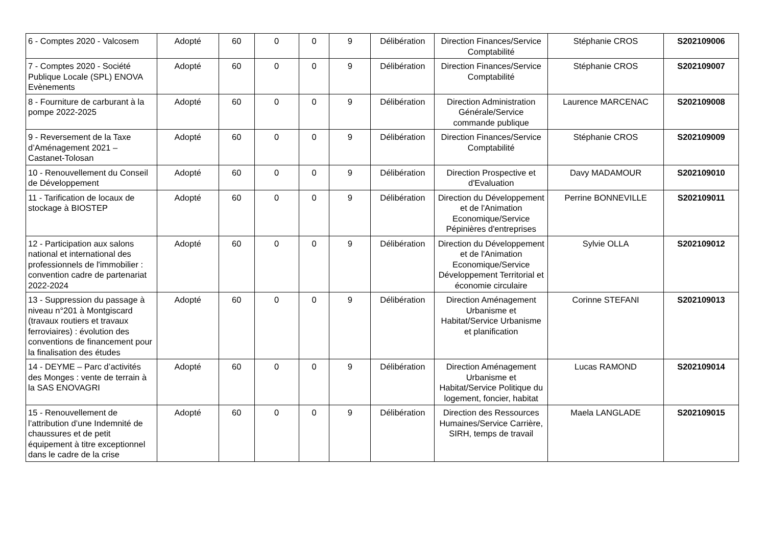| 6 - Comptes 2020 - Valcosem | Adopté | 60 | 0 | 0 | 9 | Délibération | Direction Finances/Service Comptabilité | Stéphanie CROS | S202109006 |
| 7 - Comptes 2020 - Société Publique Locale (SPL) ENOVA Evènements | Adopté | 60 | 0 | 0 | 9 | Délibération | Direction Finances/Service Comptabilité | Stéphanie CROS | S202109007 |
| 8 - Fourniture de carburant à la pompe 2022-2025 | Adopté | 60 | 0 | 0 | 9 | Délibération | Direction Administration Générale/Service commande publique | Laurence MARCENAC | S202109008 |
| 9 - Reversement de la Taxe d’Aménagement 2021 – Castanet-Tolosan | Adopté | 60 | 0 | 0 | 9 | Délibération | Direction Finances/Service Comptabilité | Stéphanie CROS | S202109009 |
| 10 - Renouvellement du Conseil de Développement | Adopté | 60 | 0 | 0 | 9 | Délibération | Direction Prospective et d'Evaluation | Davy MADAMOUR | S202109010 |
| 11 - Tarification de locaux de stockage à BIOSTEP | Adopté | 60 | 0 | 0 | 9 | Délibération | Direction du Développement et de l'Animation Economique/Service Pépinières d'entreprises | Perrine BONNEVILLE | S202109011 |
| 12 - Participation aux salons national et international des professionnels de l'immobilier : convention cadre de partenariat 2022-2024 | Adopté | 60 | 0 | 0 | 9 | Délibération | Direction du Développement et de l'Animation Economique/Service Développement Territorial et économie circulaire | Sylvie OLLA | S202109012 |
| 13 - Suppression du passage à niveau n°201 à Montgiscard (travaux routiers et travaux ferroviaires) : évolution des conventions de financement pour la finalisation des études | Adopté | 60 | 0 | 0 | 9 | Délibération | Direction Aménagement Urbanisme et Habitat/Service Urbanisme et planification | Corinne STEFANI | S202109013 |
| 14 - DEYME – Parc d’activités des Monges : vente de terrain à la SAS ENOVAGRI | Adopté | 60 | 0 | 0 | 9 | Délibération | Direction Aménagement Urbanisme et Habitat/Service Politique du logement, foncier, habitat | Lucas RAMOND | S202109014 |
| 15 - Renouvellement de l’attribution d’une Indemnité de chaussures et de petit équipement à titre exceptionnel dans le cadre de la crise | Adopté | 60 | 0 | 0 | 9 | Délibération | Direction des Ressources Humaines/Service Carrière, SIRH, temps de travail | Maela LANGLADE | S202109015 |